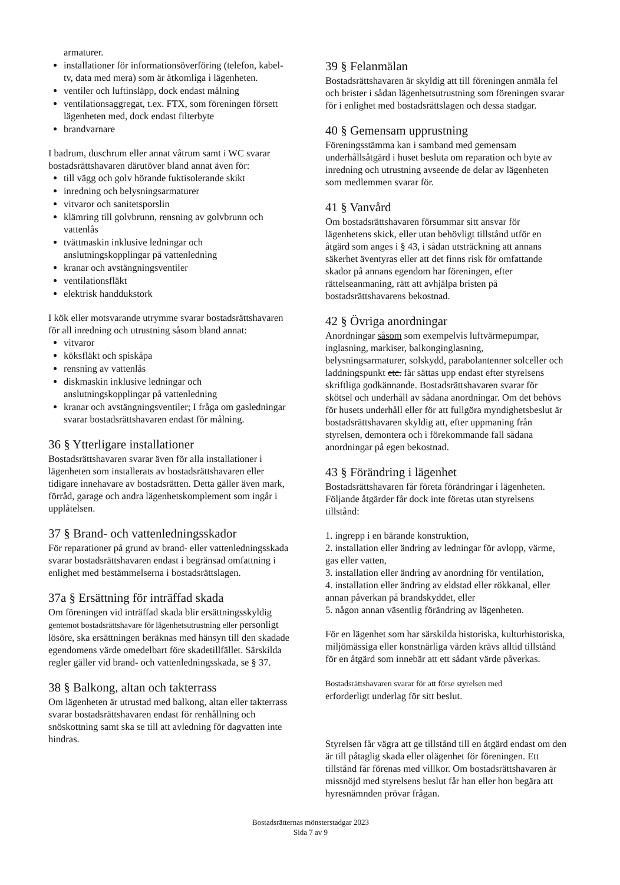armaturer.
installationer för informationsöverföring (telefon, kabel-tv, data med mera) som är åtkomliga i lägenheten.
ventiler och luftinsläpp, dock endast målning
ventilationsaggregat, t.ex. FTX, som föreningen försett lägenheten med, dock endast filterbyte
brandvarnare
I badrum, duschrum eller annat våtrum samt i WC svarar bostadsrättshavaren därutöver bland annat även för:
till vägg och golv hörande fuktisolerande skikt
inredning och belysningsarmaturer
vitvaror och sanitetsporslin
klämring till golvbrunn, rensning av golvbrunn och vattenlås
tvättmaskin inklusive ledningar och anslutningskopplingar på vattenledning
kranar och avstängningsventiler
ventilationsfläkt
elektrisk handdukstork
I kök eller motsvarande utrymme svarar bostadsrättshavaren för all inredning och utrustning såsom bland annat:
vitvaror
köksfläkt och spiskåpa
rensning av vattenlås
diskmaskin inklusive ledningar och anslutningskopplingar på vattenledning
kranar och avstängningsventiler; I fråga om gasledningar svarar bostadsrättshavaren endast för målning.
36 § Ytterligare installationer
Bostadsrättshavaren svarar även för alla installationer i lägenheten som installerats av bostadsrättshavaren eller tidigare innehavare av bostadsrätten. Detta gäller även mark, förråd, garage och andra lägenhetskomplement som ingår i upplåtelsen.
37 § Brand- och vattenledningsskador
För reparationer på grund av brand- eller vattenledningsskada svarar bostadsrättshavaren endast i begränsad omfattning i enlighet med bestämmelserna i bostadsrättslagen.
37a § Ersättning för inträffad skada
Om föreningen vid inträffad skada blir ersättningsskyldig gentemot bostadsrättshavare för lägenhetsutrustning eller personligt lösöre, ska ersättningen beräknas med hänsyn till den skadade egendomens värde omedelbart före skadetillfället. Särskilda regler gäller vid brand- och vattenledningsskada, se § 37.
38 § Balkong, altan och takterrass
Om lägenheten är utrustad med balkong, altan eller takterrass svarar bostadsrättshavaren endast för renhållning och snöskottning samt ska se till att avledning för dagvatten inte hindras.
39 § Felanmälan
Bostadsrättshavaren är skyldig att till föreningen anmäla fel och brister i sådan lägenhetsutrustning som föreningen svarar för i enlighet med bostadsrättslagen och dessa stadgar.
40 § Gemensam upprustning
Föreningsstämma kan i samband med gemensam underhållsåtgärd i huset besluta om reparation och byte av inredning och utrustning avseende de delar av lägenheten som medlemmen svarar för.
41 § Vanvård
Om bostadsrättshavaren försummar sitt ansvar för lägenhetens skick, eller utan behövligt tillstånd utför en åtgärd som anges i § 43, i sådan utsträckning att annans säkerhet äventyras eller att det finns risk för omfattande skador på annans egendom har föreningen, efter rättelseanmaning, rätt att avhjälpa bristen på bostadsrättshavarens bekostnad.
42 § Övriga anordningar
Anordningar såsom som exempelvis luftvärmepumpar, inglasning, markiser, balkonginglasning, belysningsarmaturer, solskydd, parabolantenner solceller och laddningspunkt etc. får sättas upp endast efter styrelsens skriftliga godkännande. Bostadsrättshavaren svarar för skötsel och underhåll av sådana anordningar. Om det behövs för husets underhåll eller för att fullgöra myndighetsbeslut är bostadsrättshavaren skyldig att, efter uppmaning från styrelsen, demontera och i förekommande fall sådana anordningar på egen bekostnad.
43 § Förändring i lägenhet
Bostadsrättshavaren får företa förändringar i lägenheten. Följande åtgärder får dock inte företas utan styrelsens tillstånd:
1. ingrepp i en bärande konstruktion,
2. installation eller ändring av ledningar för avlopp, värme, gas eller vatten,
3. installation eller ändring av anordning för ventilation,
4. installation eller ändring av eldstad eller rökkanal, eller annan påverkan på brandskyddet, eller
5. någon annan väsentlig förändring av lägenheten.
För en lägenhet som har särskilda historiska, kulturhistoriska, miljömässiga eller konstnärliga värden krävs alltid tillstånd för en åtgärd som innebär att ett sådant värde påverkas.
Bostadsrättshavaren svarar för att förse styrelsen med
erforderligt underlag för sitt beslut.
Styrelsen får vägra att ge tillstånd till en åtgärd endast om den är till påtaglig skada eller olägenhet för föreningen. Ett tillstånd får förenas med villkor. Om bostadsrättshavaren är missnöjd med styrelsens beslut får han eller hon begära att hyresnämnden prövar frågan.
Bostadsrätternas mönsterstadgar 2023
Sida 7 av 9